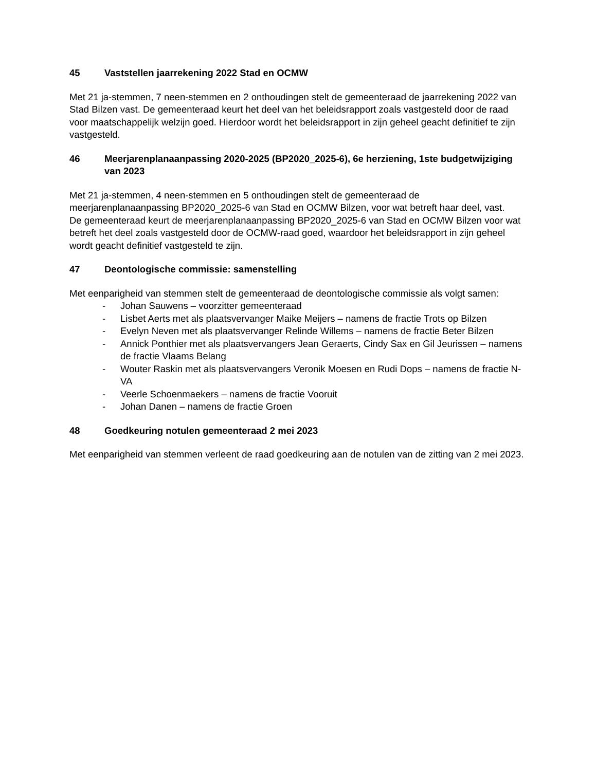45 Vaststellen jaarrekening 2022 Stad en OCMW
Met 21 ja-stemmen, 7 neen-stemmen en 2 onthoudingen stelt de gemeenteraad de jaarrekening 2022 van Stad Bilzen vast. De gemeenteraad keurt het deel van het beleidsrapport zoals vastgesteld door de raad voor maatschappelijk welzijn goed. Hierdoor wordt het beleidsrapport in zijn geheel geacht definitief te zijn vastgesteld.
46 Meerjarenplanaanpassing 2020-2025 (BP2020_2025-6), 6e herziening, 1ste budgetwijziging van 2023
Met 21 ja-stemmen, 4 neen-stemmen en 5 onthoudingen stelt de gemeenteraad de meerjarenplanaanpassing BP2020_2025-6 van Stad en OCMW Bilzen, voor wat betreft haar deel, vast.
De gemeenteraad keurt de meerjarenplanaanpassing BP2020_2025-6 van Stad en OCMW Bilzen voor wat betreft het deel zoals vastgesteld door de OCMW-raad goed, waardoor het beleidsrapport in zijn geheel wordt geacht definitief vastgesteld te zijn.
47 Deontologische commissie: samenstelling
Met eenparigheid van stemmen stelt de gemeenteraad de deontologische commissie als volgt samen:
- Johan Sauwens – voorzitter gemeenteraad
- Lisbet Aerts met als plaatsvervanger Maike Meijers – namens de fractie Trots op Bilzen
- Evelyn Neven met als plaatsvervanger Relinde Willems – namens de fractie Beter Bilzen
- Annick Ponthier met als plaatsvervangers Jean Geraerts, Cindy Sax en Gil Jeurissen – namens de fractie Vlaams Belang
- Wouter Raskin met als plaatsvervangers Veronik Moesen en Rudi Dops – namens de fractie N-VA
- Veerle Schoenmaekers – namens de fractie Vooruit
- Johan Danen – namens de fractie Groen
48 Goedkeuring notulen gemeenteraad 2 mei 2023
Met eenparigheid van stemmen verleent de raad goedkeuring aan de notulen van de zitting van 2 mei 2023.